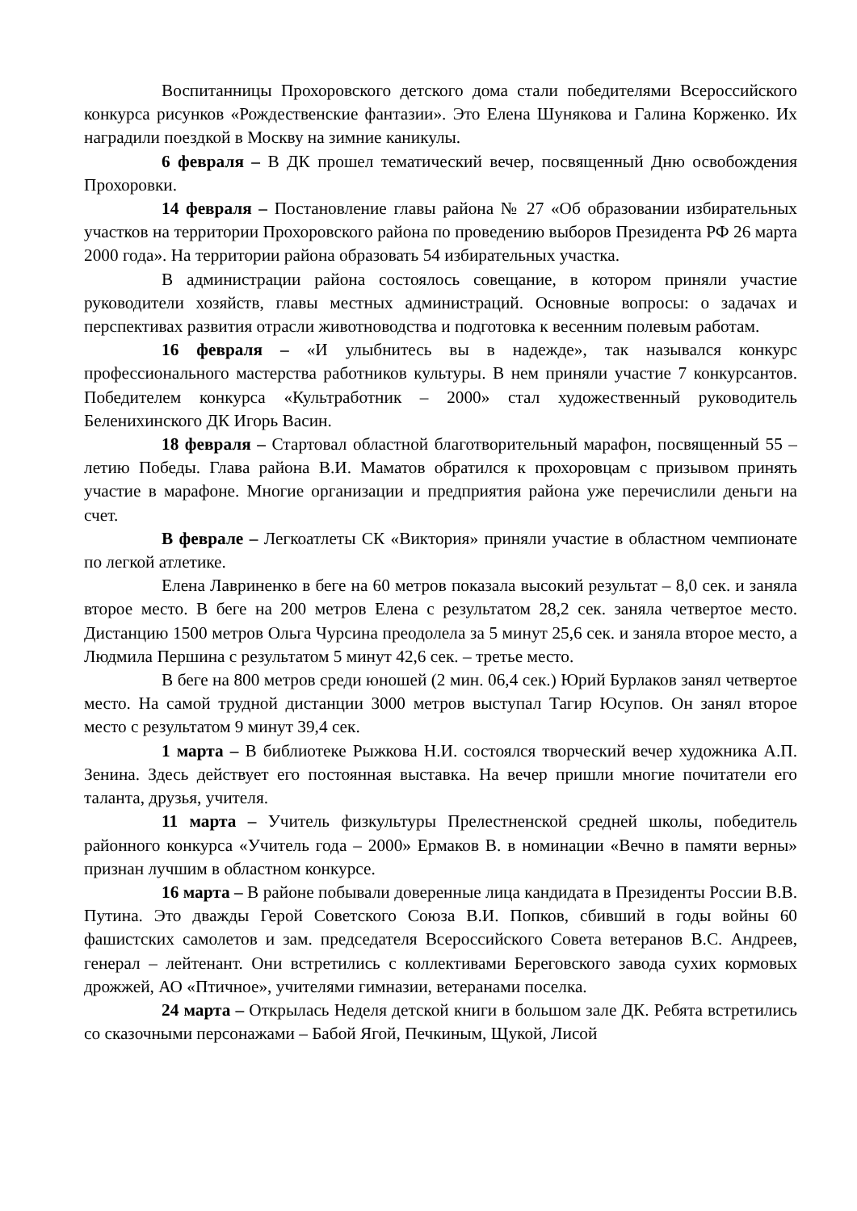Воспитанницы Прохоровского детского дома стали победителями Всероссийского конкурса рисунков «Рождественские фантазии». Это Елена Шунякова и Галина Корженко. Их наградили поездкой в Москву на зимние каникулы.
6 февраля – В ДК прошел тематический вечер, посвященный Дню освобождения Прохоровки.
14 февраля – Постановление главы района № 27 «Об образовании избирательных участков на территории Прохоровского района по проведению выборов Президента РФ 26 марта 2000 года». На территории района образовать 54 избирательных участка.
В администрации района состоялось совещание, в котором приняли участие руководители хозяйств, главы местных администраций. Основные вопросы: о задачах и перспективах развития отрасли животноводства и подготовка к весенним полевым работам.
16 февраля – «И улыбнитесь вы в надежде», так назывался конкурс профессионального мастерства работников культуры. В нем приняли участие 7 конкурсантов. Победителем конкурса «Культработник – 2000» стал художественный руководитель Беленихинского ДК Игорь Васин.
18 февраля – Стартовал областной благотворительный марафон, посвященный 55 – летию Победы. Глава района В.И. Маматов обратился к прохоровцам с призывом принять участие в марафоне. Многие организации и предприятия района уже перечислили деньги на счет.
В феврале – Легкоатлеты СК «Виктория» приняли участие в областном чемпионате по легкой атлетике.
Елена Лавриненко в беге на 60 метров показала высокий результат – 8,0 сек. и заняла второе место. В беге на 200 метров Елена с результатом 28,2 сек. заняла четвертое место. Дистанцию 1500 метров Ольга Чурсина преодолела за 5 минут 25,6 сек. и заняла второе место, а Людмила Першина с результатом 5 минут 42,6 сек. – третье место.
В беге на 800 метров среди юношей (2 мин. 06,4 сек.) Юрий Бурлаков занял четвертое место. На самой трудной дистанции 3000 метров выступал Тагир Юсупов. Он занял второе место с результатом 9 минут 39,4 сек.
1 марта – В библиотеке Рыжкова Н.И. состоялся творческий вечер художника А.П. Зенина. Здесь действует его постоянная выставка. На вечер пришли многие почитатели его таланта, друзья, учителя.
11 марта – Учитель физкультуры Прелестненской средней школы, победитель районного конкурса «Учитель года – 2000» Ермаков В. в номинации «Вечно в памяти верны» признан лучшим в областном конкурсе.
16 марта – В районе побывали доверенные лица кандидата в Президенты России В.В. Путина. Это дважды Герой Советского Союза В.И. Попков, сбивший в годы войны 60 фашистских самолетов и зам. председателя Всероссийского Совета ветеранов В.С. Андреев, генерал – лейтенант. Они встретились с коллективами Береговского завода сухих кормовых дрожжей, АО «Птичное», учителями гимназии, ветеранами поселка.
24 марта – Открылась Неделя детской книги в большом зале ДК. Ребята встретились со сказочными персонажами – Бабой Ягой, Печкиным, Щукой, Лисой